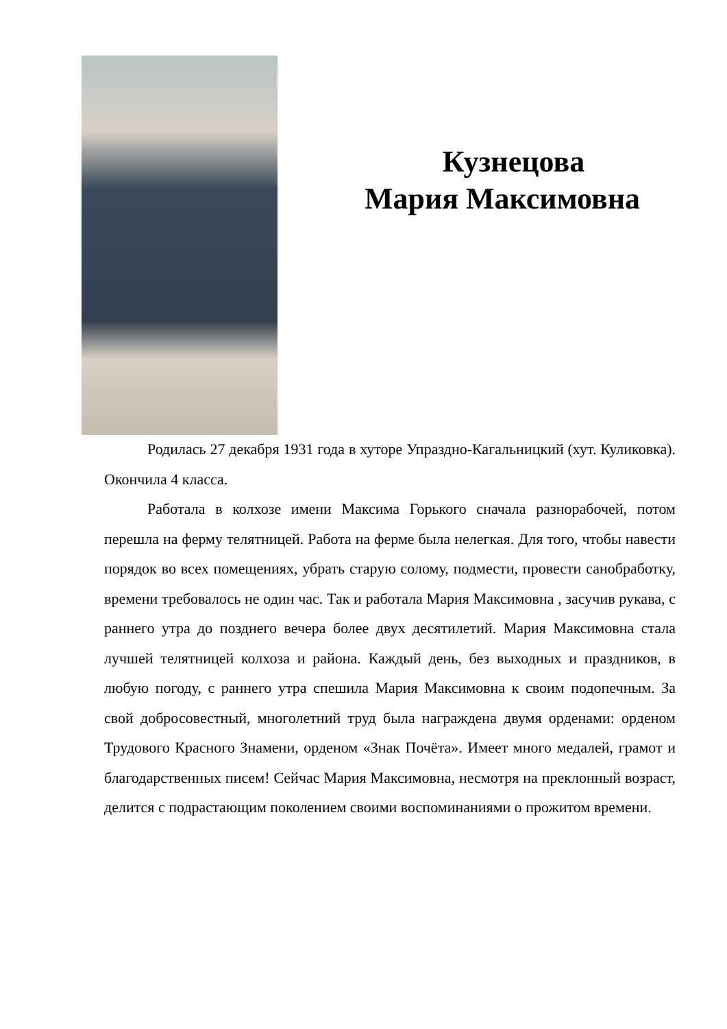Кузнецова
Мария Максимовна
Родилась 27 декабря 1931 года в хуторе Упраздно-Кагальницкий (хут. Куликовка). Окончила 4 класса.
Работала в колхозе имени Максима Горького сначала разнорабочей, потом перешла на ферму телятницей. Работа на ферме была нелегкая. Для того, чтобы навести порядок во всех помещениях, убрать старую солому, подмести, провести санобработку, времени требовалось не один час. Так и работала Мария Максимовна , засучив рукава, с раннего утра до позднего вечера более двух десятилетий. Мария Максимовна стала лучшей телятницей колхоза и района. Каждый день, без выходных и праздников, в любую погоду, с раннего утра спешила Мария Максимовна к своим подопечным. За свой добросовестный, многолетний труд была награждена двумя орденами: орденом Трудового Красного Знамени, орденом «Знак Почёта». Имеет много медалей, грамот и благодарственных писем! Сейчас Мария Максимовна, несмотря на преклонный возраст, делится с подрастающим поколением своими воспоминаниями о прожитом времени.